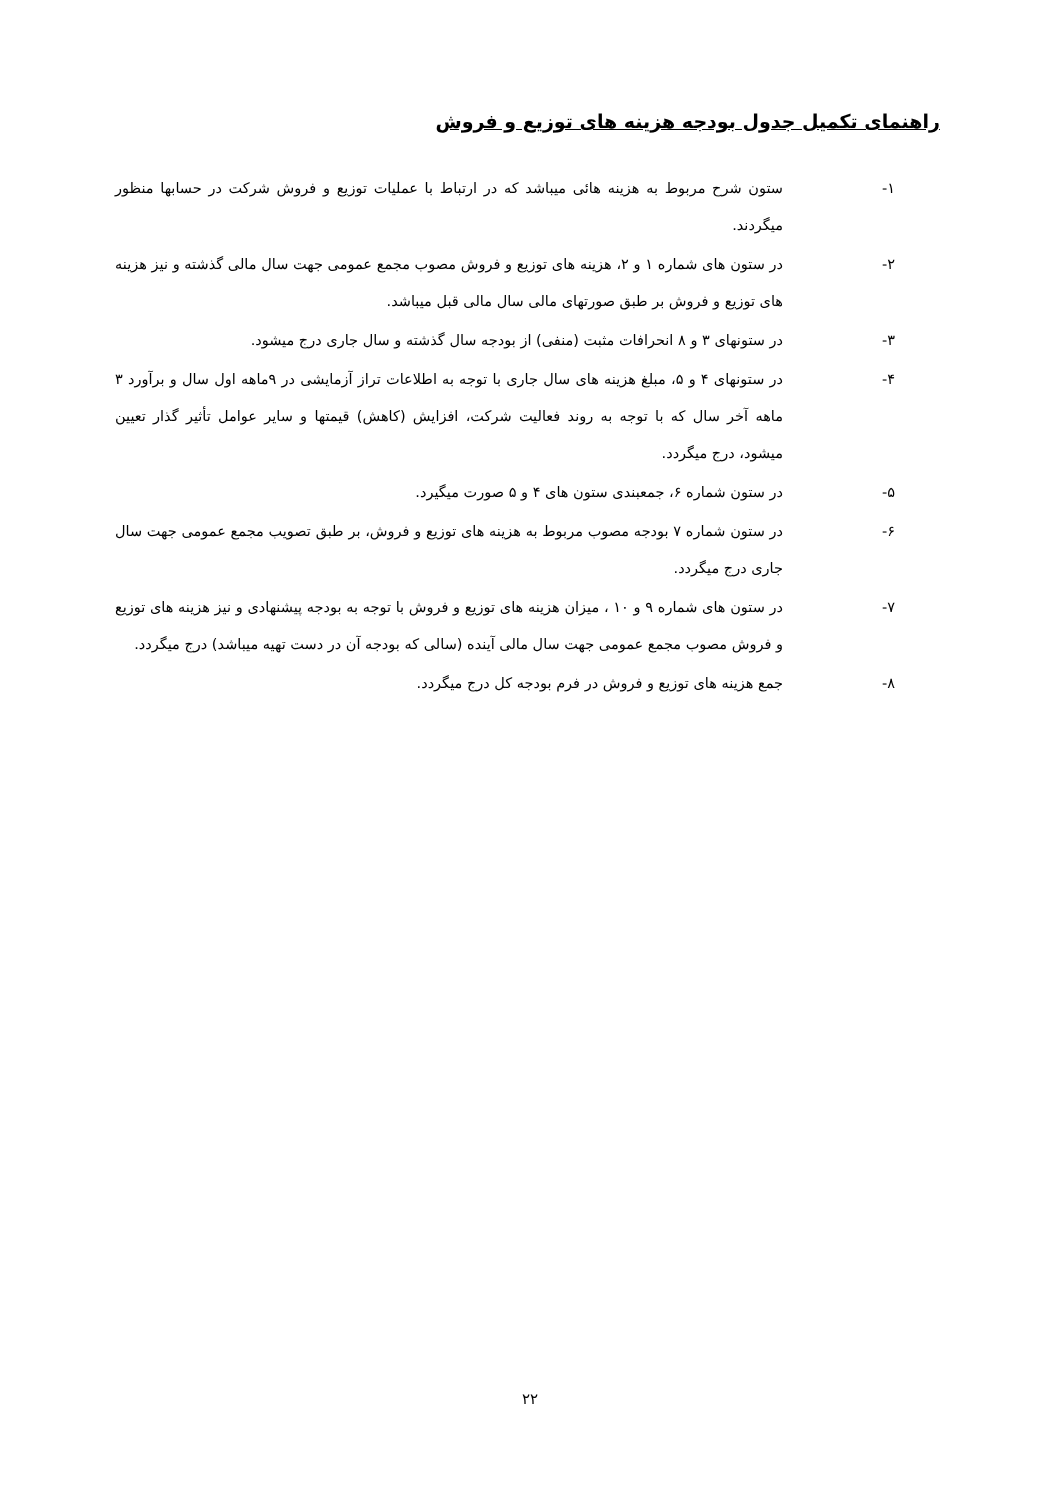راهنمای تکمیل جدول بودجه هزینه های توزیع و فروش
۱- ستون شرح مربوط به هزینه هائی میباشد که در ارتباط با عملیات توزیع و فروش شرکت در حسابها منظور میگردند.
۲- در ستون های شماره ۱ و ۲، هزینه های توزیع و فروش مصوب مجمع عمومی جهت سال مالی گذشته و نیز هزینه های توزیع و فروش بر طبق صورتهای مالی سال مالی قبل میباشد.
۳- در ستونهای ۳ و ۸ انحرافات مثبت (منفی) از بودجه سال گذشته و سال جاری درج میشود.
۴- در ستونهای ۴ و ۵، مبلغ هزینه های سال جاری با توجه به اطلاعات تراز آزمایشی در ۹ماهه اول سال و برآورد ۳ ماهه آخر سال که با توجه به روند فعالیت شرکت، افزایش (کاهش) قیمتها و سایر عوامل تأثیر گذار تعیین میشود، درج میگردد.
۵- در ستون شماره ۶، جمعبندی ستون های ۴ و ۵ صورت میگیرد.
۶- در ستون شماره ۷ بودجه مصوب مربوط به هزینه های توزیع و فروش، بر طبق تصویب مجمع عمومی جهت سال جاری درج میگردد.
۷- در ستون های شماره ۹ و ۱۰ ، میزان هزینه های توزیع و فروش با توجه به بودجه پیشنهادی و نیز هزینه های توزیع و فروش مصوب مجمع عمومی جهت سال مالی آینده (سالی که بودجه آن در دست تهیه میباشد) درج میگردد.
۸- جمع هزینه های توزیع و فروش در فرم بودجه کل درج میگردد.
۲۲